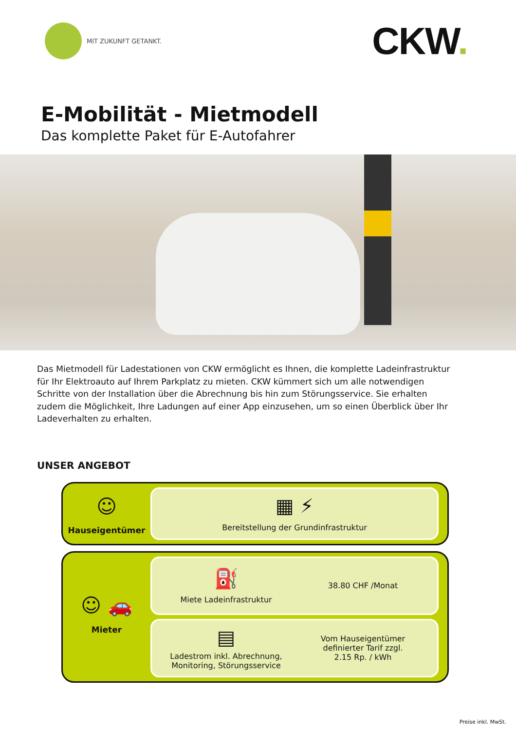MIT ZUKUNFT GETANKT.
CKW.
E-Mobilität - Mietmodell
Das komplette Paket für E-Autofahrer
Das Mietmodell für Ladestationen von CKW ermöglicht es Ihnen, die komplette Ladeinfra­struktur für Ihr Elektroauto auf Ihrem Parkplatz zu mieten. CKW kümmert sich um alle not­wendigen Schritte von der Installation über die Abrechnung bis hin zum Störungsservice. Sie erhalten zudem die Möglichkeit, Ihre Ladungen auf einer App einzusehen, um so einen Überblick über Ihr Ladeverhalten zu erhalten.
UNSER ANGEBOT
☺
Hauseigentümer
▦ ⚡
Bereitstellung der Grundinfrastruktur
☺ 🚗
Mieter
⛽
Miete Ladeinfrastruktur
38.80 CHF /Monat
▤
Ladestrom inkl. Abrechnung,
Monitoring, Störungsservice
Vom Hauseigentümer
definierter Tarif zzgl.
2.15 Rp. / kWh
Preise inkl. MwSt.